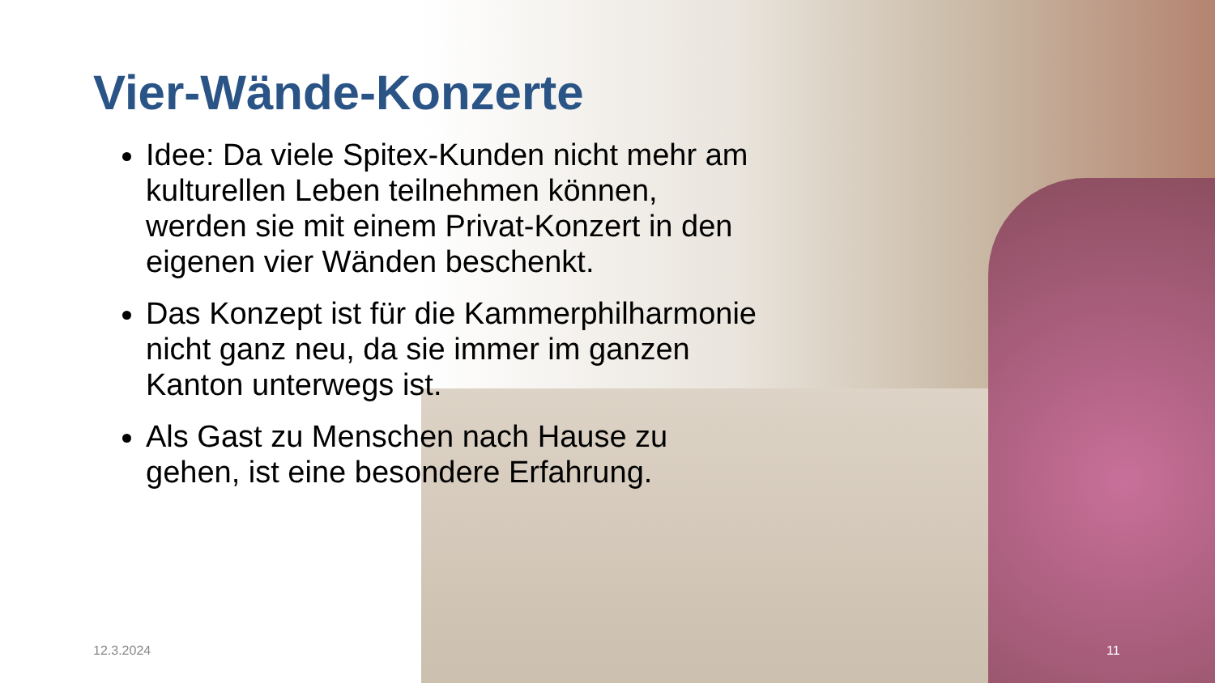Vier-Wände-Konzerte
Idee: Da viele Spitex-Kunden nicht mehr am kulturellen Leben teilnehmen können, werden sie mit einem Privat-Konzert in den eigenen vier Wänden beschenkt.
Das Konzept ist für die Kammerphilharmonie nicht ganz neu, da sie immer im ganzen Kanton unterwegs ist.
Als Gast zu Menschen nach Hause zu gehen, ist eine besondere Erfahrung.
12.3.2024 11